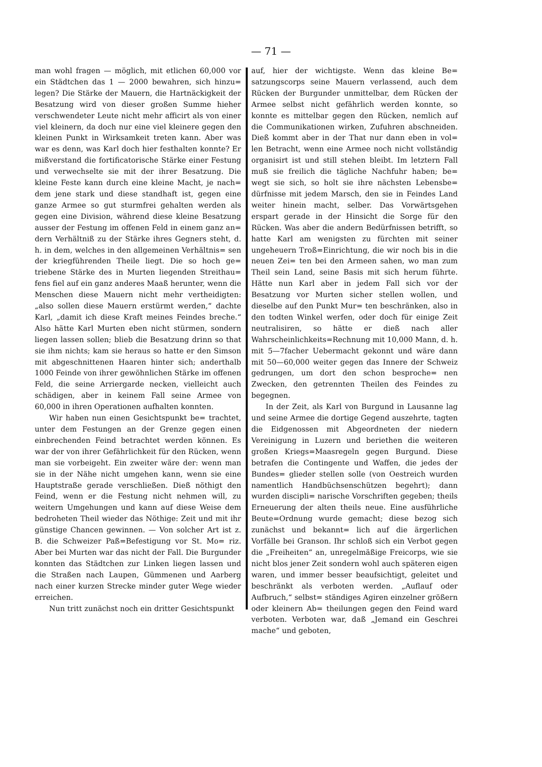— 71 —
man wohl fragen — möglich, mit etlichen 60,000 vor ein Städtchen das 1 — 2000 bewahren, sich hinzu= legen? Die Stärke der Mauern, die Hartnäckigkeit der Besatzung wird von dieser großen Summe hieher verschwendeter Leute nicht mehr afficirt als von einer viel kleinern, da doch nur eine viel kleinere gegen den kleinen Punkt in Wirksamkeit treten kann. Aber was war es denn, was Karl doch hier festhalten konnte? Er mißverstand die fortificatorische Stärke einer Festung und verwechselte sie mit der ihrer Besatzung. Die kleine Feste kann durch eine kleine Macht, je nach= dem jene stark und diese standhaft ist, gegen eine ganze Armee so gut sturmfrei gehalten werden als gegen eine Division, während diese kleine Besatzung ausser der Festung im offenen Feld in einem ganz an= dern Verhältniß zu der Stärke ihres Gegners steht, d. h. in dem, welches in den allgemeinen Verhältnis= sen der kriegführenden Theile liegt. Die so hoch ge= triebene Stärke des in Murten liegenden Streithau= fens fiel auf ein ganz anderes Maaß herunter, wenn die Menschen diese Mauern nicht mehr vertheidigten: „also sollen diese Mauern erstürmt werden,“ dachte Karl, „damit ich diese Kraft meines Feindes breche.“ Also hätte Karl Murten eben nicht stürmen, sondern liegen lassen sollen; blieb die Besatzung drinn so that sie ihm nichts; kam sie heraus so hatte er den Simson mit abgeschnittenen Haaren hinter sich; anderthalb 1000 Feinde von ihrer gewöhnlichen Stärke im offenen Feld, die seine Arriergarde necken, vielleicht auch schädigen, aber in keinem Fall seine Armee von 60,000 in ihren Operationen aufhalten konnten.
Wir haben nun einen Gesichtspunkt be= trachtet, unter dem Festungen an der Grenze gegen einen einbrechenden Feind betrachtet werden können. Es war der von ihrer Gefährlichkeit für den Rücken, wenn man sie vorbeigeht. Ein zweiter wäre der: wenn man sie in der Nähe nicht umgehen kann, wenn sie eine Hauptstraße gerade verschließen. Dieß nöthigt den Feind, wenn er die Festung nicht nehmen will, zu weitern Umgehungen und kann auf diese Weise dem bedroheten Theil wieder das Nöthige: Zeit und mit ihr günstige Chancen gewinnen. — Von solcher Art ist z. B. die Schweizer Paß=Befestigung vor St. Mo= riz. Aber bei Murten war das nicht der Fall. Die Burgunder konnten das Städtchen zur Linken liegen lassen und die Straßen nach Laupen, Gümmenen und Aarberg nach einer kurzen Strecke minder guter Wege wieder erreichen.
Nun tritt zunächst noch ein dritter Gesichtspunkt
auf, hier der wichtigste. Wenn das kleine Be= satzungscorps seine Mauern verlassend, auch dem Rücken der Burgunder unmittelbar, dem Rücken der Armee selbst nicht gefährlich werden konnte, so konnte es mittelbar gegen den Rücken, nemlich auf die Communikationen wirken, Zufuhren abschneiden. Dieß kommt aber in der That nur dann eben in vol= len Betracht, wenn eine Armee noch nicht vollständig organisirt ist und still stehen bleibt. Im letztern Fall muß sie freilich die tägliche Nachfuhr haben; be= wegt sie sich, so holt sie ihre nächsten Lebensbe= dürfnisse mit jedem Marsch, den sie in Feindes Land weiter hinein macht, selber. Das Vorwärtsgehen erspart gerade in der Hinsicht die Sorge für den Rücken. Was aber die andern Bedürfnissen betrifft, so hatte Karl am wenigsten zu fürchten mit seiner ungeheuern Troß=Einrichtung, die wir noch bis in die neuen Zei= ten bei den Armeen sahen, wo man zum Theil sein Land, seine Basis mit sich herum führte. Hätte nun Karl aber in jedem Fall sich vor der Besatzung vor Murten sicher stellen wollen, und dieselbe auf den Punkt Mur= ten beschränken, also in den todten Winkel werfen, oder doch für einige Zeit neutralisiren, so hätte er dieß nach aller Wahrscheinlichkeits=Rechnung mit 10,000 Mann, d. h. mit 5—7facher Uebermacht gekonnt und wäre dann mit 50—60,000 weiter gegen das Innere der Schweiz gedrungen, um dort den schon besproche= nen Zwecken, den getrennten Theilen des Feindes zu begegnen.
In der Zeit, als Karl von Burgund in Lausanne lag und seine Armee die dortige Gegend auszehrte, tagten die Eidgenossen mit Abgeordneten der niedern Vereinigung in Luzern und beriethen die weiteren großen Kriegs=Maasregeln gegen Burgund. Diese betrafen die Contingente und Waffen, die jedes der Bundes= glieder stellen solle (von Oestreich wurden namentlich Handbüchsenschützen begehrt); dann wurden discipli= narische Vorschriften gegeben; theils Erneuerung der alten theils neue. Eine ausführliche Beute=Ordnung wurde gemacht; diese bezog sich zunächst und bekannt= lich auf die ärgerlichen Vorfälle bei Granson. Ihr schloß sich ein Verbot gegen die „Freiheiten“ an, unregelmäßige Freicorps, wie sie nicht blos jener Zeit sondern wohl auch späteren eigen waren, und immer besser beaufsichtigt, geleitet und beschränkt als verboten werden. „Auflauf oder Aufbruch,“ selbst= ständiges Agiren einzelner größern oder kleinern Ab= theilungen gegen den Feind ward verboten. Verboten war, daß „Jemand ein Geschrei mache“ und geboten,